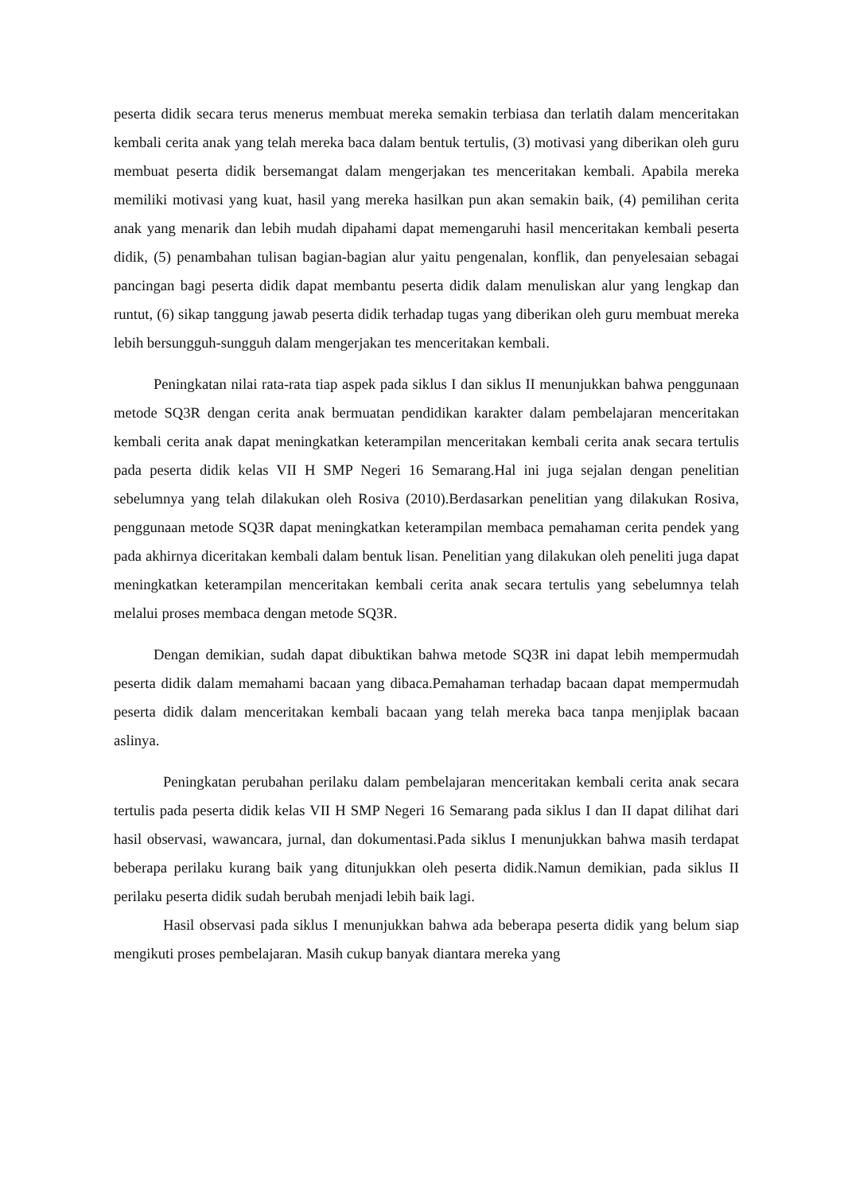peserta didik secara terus menerus membuat mereka semakin terbiasa dan terlatih dalam menceritakan kembali cerita anak yang telah mereka baca dalam bentuk tertulis, (3) motivasi yang diberikan oleh guru membuat peserta didik bersemangat dalam mengerjakan tes menceritakan kembali. Apabila mereka memiliki motivasi yang kuat, hasil yang mereka hasilkan pun akan semakin baik, (4) pemilihan cerita anak yang menarik dan lebih mudah dipahami dapat memengaruhi hasil menceritakan kembali peserta didik, (5) penambahan tulisan bagian-bagian alur yaitu pengenalan, konflik, dan penyelesaian sebagai pancingan bagi peserta didik dapat membantu peserta didik dalam menuliskan alur yang lengkap dan runtut, (6) sikap tanggung jawab peserta didik terhadap tugas yang diberikan oleh guru membuat mereka lebih bersungguh-sungguh dalam mengerjakan tes menceritakan kembali.
Peningkatan nilai rata-rata tiap aspek pada siklus I dan siklus II menunjukkan bahwa penggunaan metode SQ3R dengan cerita anak bermuatan pendidikan karakter dalam pembelajaran menceritakan kembali cerita anak dapat meningkatkan keterampilan menceritakan kembali cerita anak secara tertulis pada peserta didik kelas VII H SMP Negeri 16 Semarang.Hal ini juga sejalan dengan penelitian sebelumnya yang telah dilakukan oleh Rosiva (2010).Berdasarkan penelitian yang dilakukan Rosiva, penggunaan metode SQ3R dapat meningkatkan keterampilan membaca pemahaman cerita pendek yang pada akhirnya diceritakan kembali dalam bentuk lisan. Penelitian yang dilakukan oleh peneliti juga dapat meningkatkan keterampilan menceritakan kembali cerita anak secara tertulis yang sebelumnya telah melalui proses membaca dengan metode SQ3R.
Dengan demikian, sudah dapat dibuktikan bahwa metode SQ3R ini dapat lebih mempermudah peserta didik dalam memahami bacaan yang dibaca.Pemahaman terhadap bacaan dapat mempermudah peserta didik dalam menceritakan kembali bacaan yang telah mereka baca tanpa menjiplak bacaan aslinya.
Peningkatan perubahan perilaku dalam pembelajaran menceritakan kembali cerita anak secara tertulis pada peserta didik kelas VII H SMP Negeri 16 Semarang pada siklus I dan II dapat dilihat dari hasil observasi, wawancara, jurnal, dan dokumentasi.Pada siklus I menunjukkan bahwa masih terdapat beberapa perilaku kurang baik yang ditunjukkan oleh peserta didik.Namun demikian, pada siklus II perilaku peserta didik sudah berubah menjadi lebih baik lagi.
Hasil observasi pada siklus I menunjukkan bahwa ada beberapa peserta didik yang belum siap mengikuti proses pembelajaran. Masih cukup banyak diantara mereka yang